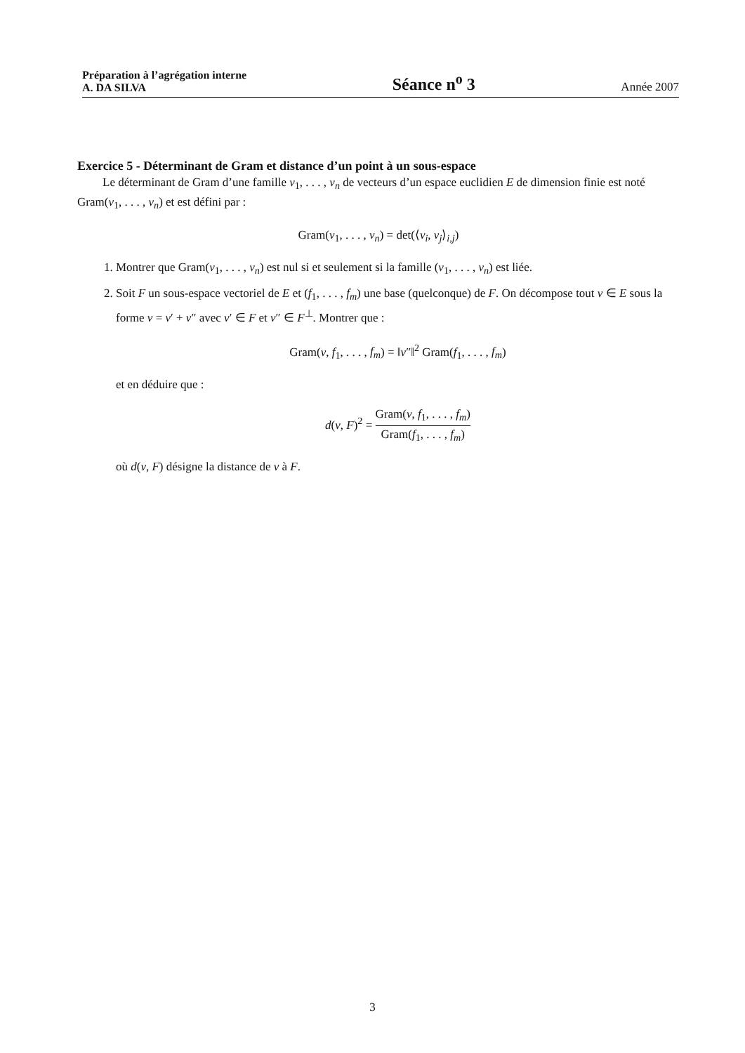Préparation à l’agrégation interne
A. DA SILVA
Séance n<sup>o</sup> 3
Année 2007
Exercice 5 - Déterminant de Gram et distance d’un point à un sous-espace
Le déterminant de Gram d’une famille v<sub>1</sub>, . . . , v<sub>n</sub> de vecteurs d’un espace euclidien E de dimension finie est noté Gram(v<sub>1</sub>, . . . , v<sub>n</sub>) et est défini par :
Gram(v<sub>1</sub>, . . . , v<sub>n</sub>) = det(⟨v<sub>i</sub>, v<sub>j</sub>⟩<sub>i,j</sub>)
1. Montrer que Gram(v<sub>1</sub>, . . . , v<sub>n</sub>) est nul si et seulement si la famille (v<sub>1</sub>, . . . , v<sub>n</sub>) est liée.
2. Soit F un sous-espace vectoriel de E et (f<sub>1</sub>, . . . , f<sub>m</sub>) une base (quelconque) de F. On décompose tout v ∈ E sous la forme v = v′ + v″ avec v′ ∈ F et v″ ∈ F<sup>⊥</sup>. Montrer que :
Gram(v, f<sub>1</sub>, . . . , f<sub>m</sub>) = ‖v″‖<sup>2</sup> Gram(f<sub>1</sub>, . . . , f<sub>m</sub>)
et en déduire que :
d(v, F)<sup>2</sup> = Gram(v, f<sub>1</sub>, . . . , f<sub>m</sub>) Gram(f<sub>1</sub>, . . . , f<sub>m</sub>)
où d(v, F) désigne la distance de v à F.
3